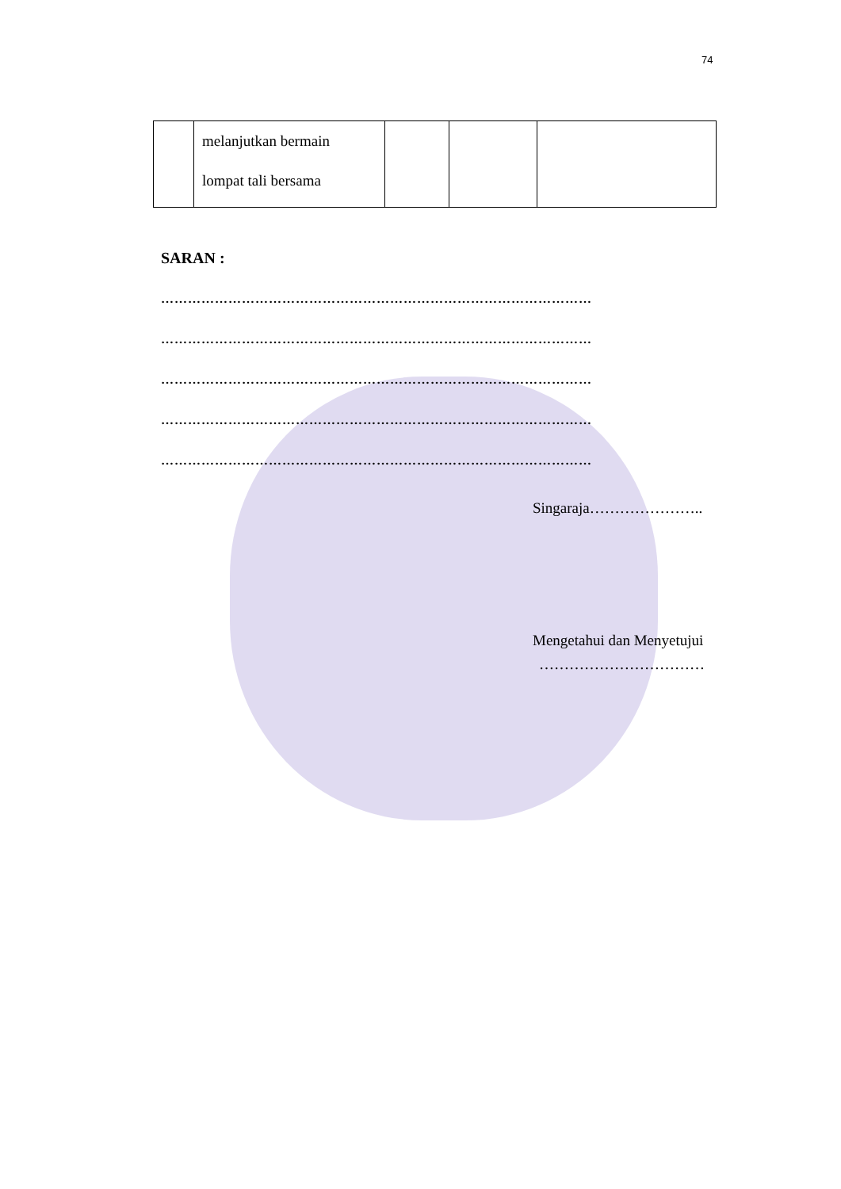74
| | melanjutkan bermain lompat tali bersama | | | |
SARAN :
……………………………………………………………………………………
……………………………………………………………………………………
……………………………………………………………………………………
……………………………………………………………………………………
……………………………………………………………………………………
Singaraja…………………..
Mengetahui dan Menyetujui
……………………………